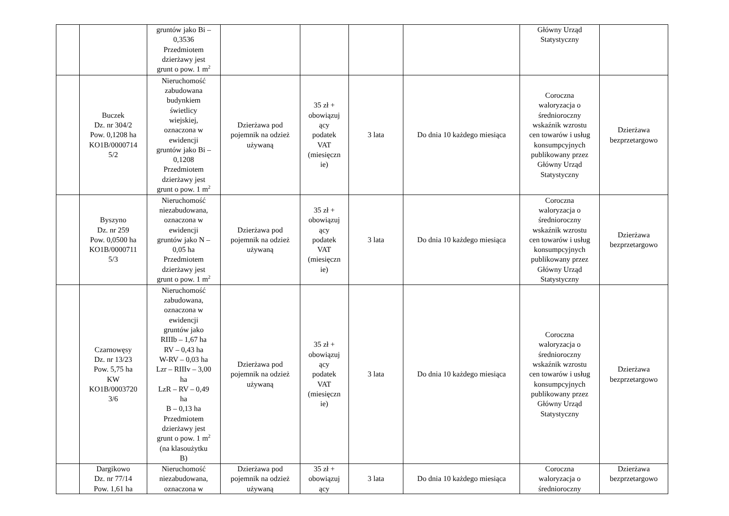| | | gruntów jako Bi – 0,3536 Przedmiotem dzierżawy jest grunt o pow. 1 m<sup>2</sup> | | | | | Główny Urząd Statystyczny | |
| | Buczek Dz. nr 304/2 Pow. 0,1208 ha KO1B/0000714 5/2 | Nieruchomość zabudowana budynkiem świetlicy wiejskiej, oznaczona w ewidencji gruntów jako Bi – 0,1208 Przedmiotem dzierżawy jest grunt o pow. 1 m<sup>2</sup> | Dzierżawa pod pojemnik na odzież używaną | 35 zł + obowiązuj ący podatek VAT (miesięczn ie) | 3 lata | Do dnia 10 każdego miesiąca | Coroczna waloryzacja o średnioroczny wskaźnik wzrostu cen towarów i usług konsumpcyjnych publikowany przez Główny Urząd Statystyczny | Dzierżawa bezprzetargowo |
| | Byszyno Dz. nr 259 Pow. 0,0500 ha KO1B/0000711 5/3 | Nieruchomość niezabudowana, oznaczona w ewidencji gruntów jako N – 0,05 ha Przedmiotem dzierżawy jest grunt o pow. 1 m<sup>2</sup> | Dzierżawa pod pojemnik na odzież używaną | 35 zł + obowiązuj ący podatek VAT (miesięczn ie) | 3 lata | Do dnia 10 każdego miesiąca | Coroczna waloryzacja o średnioroczny wskaźnik wzrostu cen towarów i usług konsumpcyjnych publikowany przez Główny Urząd Statystyczny | Dzierżawa bezprzetargowo |
| | Czarnowęsy Dz. nr 13/23 Pow. 5,75 ha KW KO1B/0003720 3/6 | Nieruchomość zabudowana, oznaczona w ewidencji gruntów jako RIIIb – 1,67 ha RV – 0,43 ha W-RV – 0,03 ha Lzr – RIIIv – 3,00 ha LzR – RV – 0,49 ha B – 0,13 ha Przedmiotem dzierżawy jest grunt o pow. 1 m<sup>2</sup> (na klasoużytku B) | Dzierżawa pod pojemnik na odzież używaną | 35 zł + obowiązuj ący podatek VAT (miesięczn ie) | 3 lata | Do dnia 10 każdego miesiąca | Coroczna waloryzacja o średnioroczny wskaźnik wzrostu cen towarów i usług konsumpcyjnych publikowany przez Główny Urząd Statystyczny | Dzierżawa bezprzetargowo |
| | Dargikowo Dz. nr 77/14 Pow. 1,61 ha | Nieruchomość niezabudowana, oznaczona w | Dzierżawa pod pojemnik na odzież używaną | 35 zł + obowiązuj ący | 3 lata | Do dnia 10 każdego miesiąca | Coroczna waloryzacja o średnioroczny | Dzierżawa bezprzetargowo |